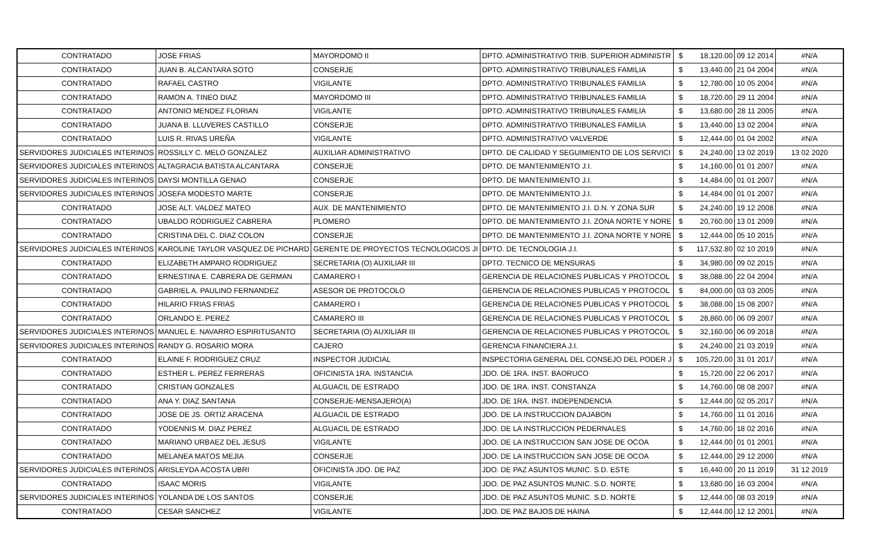| CONTRATADO | JOSE FRIAS | MAYORDOMO II | DPTO. ADMINISTRATIVO TRIB. SUPERIOR ADMINISTR | $ | 18,120.00 | 09 12 2014 | #N/A |
| CONTRATADO | JUAN B. ALCANTARA SOTO | CONSERJE | DPTO. ADMINISTRATIVO TRIBUNALES FAMILIA | $ | 13,440.00 | 21 04 2004 | #N/A |
| CONTRATADO | RAFAEL CASTRO | VIGILANTE | DPTO. ADMINISTRATIVO TRIBUNALES FAMILIA | $ | 12,780.00 | 10 05 2004 | #N/A |
| CONTRATADO | RAMON A. TINEO DIAZ | MAYORDOMO III | DPTO. ADMINISTRATIVO TRIBUNALES FAMILIA | $ | 18,720.00 | 29 11 2004 | #N/A |
| CONTRATADO | ANTONIO MENDEZ FLORIAN | VIGILANTE | DPTO. ADMINISTRATIVO TRIBUNALES FAMILIA | $ | 13,680.00 | 28 11 2005 | #N/A |
| CONTRATADO | JUANA B. LLUVERES CASTILLO | CONSERJE | DPTO. ADMINISTRATIVO TRIBUNALES FAMILIA | $ | 13,440.00 | 13 02 2004 | #N/A |
| CONTRATADO | LUIS R. RIVAS UREÑA | VIGILANTE | DPTO. ADMINISTRATIVO VALVERDE | $ | 12,444.00 | 01 04 2002 | #N/A |
| SERVIDORES JUDICIALES INTERINOS | ROSSILLY C. MELO GONZALEZ | AUXILIAR ADMINISTRATIVO | DPTO. DE CALIDAD Y SEGUIMIENTO DE LOS SERVICI | $ | 24,240.00 | 13 02 2019 | 13 02 2020 |
| SERVIDORES JUDICIALES INTERINOS | ALTAGRACIA BATISTA ALCANTARA | CONSERJE | DPTO. DE MANTENIMIENTO J.I. | $ | 14,160.00 | 01 01 2007 | #N/A |
| SERVIDORES JUDICIALES INTERINOS | DAYSI MONTILLA GENAO | CONSERJE | DPTO. DE MANTENIMIENTO J.I. | $ | 14,484.00 | 01 01 2007 | #N/A |
| SERVIDORES JUDICIALES INTERINOS | JOSEFA MODESTO MARTE | CONSERJE | DPTO. DE MANTENIMIENTO J.I. | $ | 14,484.00 | 01 01 2007 | #N/A |
| CONTRATADO | JOSE ALT. VALDEZ MATEO | AUX. DE MANTENIMIENTO | DPTO. DE MANTENIMIENTO J.I. D.N. Y ZONA SUR | $ | 24,240.00 | 19 12 2008 | #N/A |
| CONTRATADO | UBALDO RODRIGUEZ CABRERA | PLOMERO | DPTO. DE MANTENIMIENTO J.I. ZONA NORTE Y NORE | $ | 20,760.00 | 13 01 2009 | #N/A |
| CONTRATADO | CRISTINA DEL C. DIAZ COLON | CONSERJE | DPTO. DE MANTENIMIENTO J.I. ZONA NORTE Y NORE | $ | 12,444.00 | 05 10 2015 | #N/A |
| SERVIDORES JUDICIALES INTERINOS | KAROLINE TAYLOR VASQUEZ DE PICHARD | GERENTE DE PROYECTOS TECNOLOGICOS JI | DPTO. DE TECNOLOGIA J.I. | $ | 117,532.80 | 02 10 2019 | #N/A |
| CONTRATADO | ELIZABETH AMPARO RODRIGUEZ | SECRETARIA (O) AUXILIAR III | DPTO. TECNICO DE MENSURAS | $ | 34,980.00 | 09 02 2015 | #N/A |
| CONTRATADO | ERNESTINA E. CABRERA DE GERMAN | CAMARERO I | GERENCIA DE RELACIONES PUBLICAS Y PROTOCOL | $ | 38,088.00 | 22 04 2004 | #N/A |
| CONTRATADO | GABRIEL A. PAULINO FERNANDEZ | ASESOR DE PROTOCOLO | GERENCIA DE RELACIONES PUBLICAS Y PROTOCOL | $ | 84,000.00 | 03 03 2005 | #N/A |
| CONTRATADO | HILARIO FRIAS FRIAS | CAMARERO I | GERENCIA DE RELACIONES PUBLICAS Y PROTOCOL | $ | 38,088.00 | 15 08 2007 | #N/A |
| CONTRATADO | ORLANDO E. PEREZ | CAMARERO III | GERENCIA DE RELACIONES PUBLICAS Y PROTOCOL | $ | 28,860.00 | 06 09 2007 | #N/A |
| SERVIDORES JUDICIALES INTERINOS | MANUEL E. NAVARRO ESPIRITUSANTO | SECRETARIA (O) AUXILIAR III | GERENCIA DE RELACIONES PUBLICAS Y PROTOCOL | $ | 32,160.00 | 06 09 2018 | #N/A |
| SERVIDORES JUDICIALES INTERINOS | RANDY G. ROSARIO MORA | CAJERO | GERENCIA FINANCIERA J.I. | $ | 24,240.00 | 21 03 2019 | #N/A |
| CONTRATADO | ELAINE F. RODRIGUEZ CRUZ | INSPECTOR JUDICIAL | INSPECTORIA GENERAL DEL CONSEJO DEL PODER J | $ | 105,720.00 | 31 01 2017 | #N/A |
| CONTRATADO | ESTHER L. PEREZ FERRERAS | OFICINISTA 1RA. INSTANCIA | JDO. DE 1RA. INST. BAORUCO | $ | 15,720.00 | 22 06 2017 | #N/A |
| CONTRATADO | CRISTIAN GONZALES | ALGUACIL DE ESTRADO | JDO. DE 1RA. INST. CONSTANZA | $ | 14,760.00 | 08 08 2007 | #N/A |
| CONTRATADO | ANA Y. DIAZ SANTANA | CONSERJE-MENSAJERO(A) | JDO. DE 1RA. INST. INDEPENDENCIA | $ | 12,444.00 | 02 05 2017 | #N/A |
| CONTRATADO | JOSE DE JS. ORTIZ ARACENA | ALGUACIL DE ESTRADO | JDO. DE LA INSTRUCCION DAJABON | $ | 14,760.00 | 11 01 2016 | #N/A |
| CONTRATADO | YODENNIS M. DIAZ PEREZ | ALGUACIL DE ESTRADO | JDO. DE LA INSTRUCCION PEDERNALES | $ | 14,760.00 | 18 02 2016 | #N/A |
| CONTRATADO | MARIANO URBAEZ DEL JESUS | VIGILANTE | JDO. DE LA INSTRUCCION SAN JOSE DE OCOA | $ | 12,444.00 | 01 01 2001 | #N/A |
| CONTRATADO | MELANEA MATOS MEJIA | CONSERJE | JDO. DE LA INSTRUCCION SAN JOSE DE OCOA | $ | 12,444.00 | 29 12 2000 | #N/A |
| SERVIDORES JUDICIALES INTERINOS | ARISLEYDA ACOSTA UBRI | OFICINISTA JDO. DE PAZ | JDO. DE PAZ ASUNTOS MUNIC. S.D. ESTE | $ | 16,440.00 | 20 11 2019 | 31 12 2019 |
| CONTRATADO | ISAAC MORIS | VIGILANTE | JDO. DE PAZ ASUNTOS MUNIC. S.D. NORTE | $ | 13,680.00 | 16 03 2004 | #N/A |
| SERVIDORES JUDICIALES INTERINOS | YOLANDA DE LOS SANTOS | CONSERJE | JDO. DE PAZ ASUNTOS MUNIC. S.D. NORTE | $ | 12,444.00 | 08 03 2019 | #N/A |
| CONTRATADO | CESAR SANCHEZ | VIGILANTE | JDO. DE PAZ BAJOS DE HAINA | $ | 12,444.00 | 12 12 2001 | #N/A |